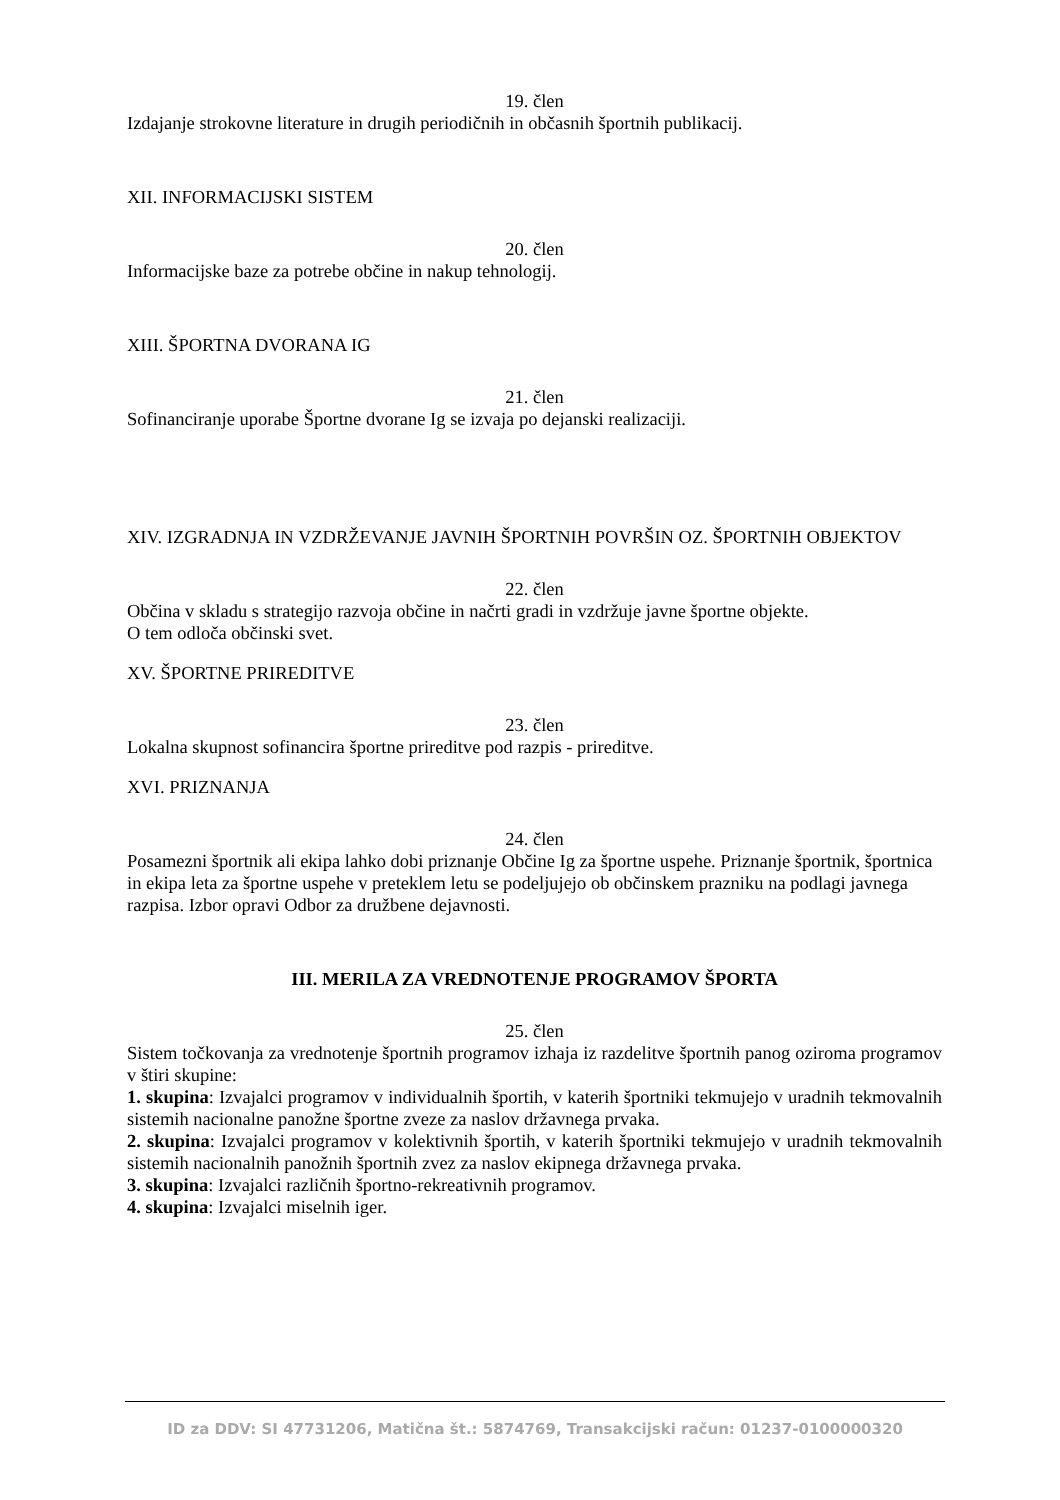19. člen
Izdajanje strokovne literature in drugih periodičnih in občasnih športnih publikacij.
XII. INFORMACIJSKI SISTEM
20. člen
Informacijske baze za potrebe občine in nakup tehnologij.
XIII. ŠPORTNA DVORANA IG
21. člen
Sofinanciranje uporabe Športne dvorane Ig se izvaja po dejanski realizaciji.
XIV. IZGRADNJA IN VZDRŽEVANJE JAVNIH ŠPORTNIH POVRŠIN OZ. ŠPORTNIH OBJEKTOV
22. člen
Občina v skladu s strategijo razvoja občine in načrti gradi in vzdržuje javne športne objekte.
O tem odloča občinski svet.
XV. ŠPORTNE PRIREDITVE
23. člen
Lokalna skupnost sofinancira športne prireditve pod razpis - prireditve.
XVI. PRIZNANJA
24. člen
Posamezni športnik ali ekipa lahko dobi priznanje Občine Ig za športne uspehe. Priznanje športnik, športnica in ekipa leta za športne uspehe v preteklem letu se podeljujejo ob občinskem prazniku na podlagi javnega razpisa. Izbor opravi Odbor za družbene dejavnosti.
III. MERILA ZA VREDNOTENJE PROGRAMOV ŠPORTA
25. člen
Sistem točkovanja za vrednotenje športnih programov izhaja iz razdelitve športnih panog oziroma programov v štiri skupine:
1. skupina: Izvajalci programov v individualnih športih, v katerih športniki tekmujejo v uradnih tekmovalnih sistemih nacionalne panožne športne zveze za naslov državnega prvaka.
2. skupina: Izvajalci programov v kolektivnih športih, v katerih športniki tekmujejo v uradnih tekmovalnih sistemih nacionalnih panožnih športnih zvez za naslov ekipnega državnega prvaka.
3. skupina: Izvajalci različnih športno-rekreativnih programov.
4. skupina: Izvajalci miselnih iger.
ID za DDV: SI 47731206, Matična št.: 5874769, Transakcijski račun: 01237-0100000320